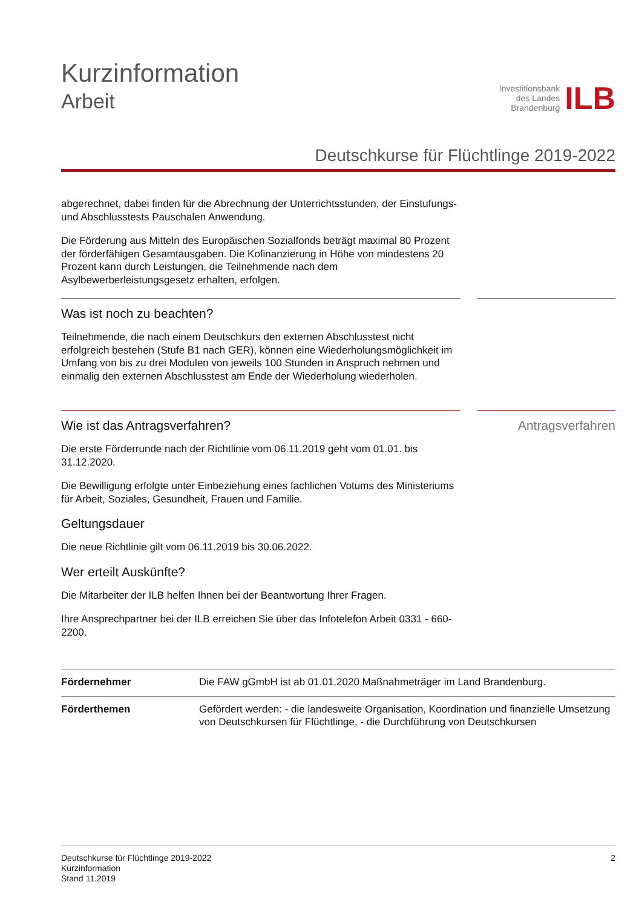Kurzinformation
Arbeit
Investitionsbank
des Landes
Brandenburg
ILB
Deutschkurse für Flüchtlinge 2019-2022
abgerechnet, dabei finden für die Abrechnung der Unterrichtsstunden, der Einstufungs- und Abschlusstests Pauschalen Anwendung.
Die Förderung aus Mitteln des Europäischen Sozialfonds beträgt maximal 80 Prozent der förderfähigen Gesamtausgaben. Die Kofinanzierung in Höhe von mindestens 20 Prozent kann durch Leistungen, die Teilnehmende nach dem Asylbewerberleistungsgesetz erhalten, erfolgen.
Was ist noch zu beachten?
Teilnehmende, die nach einem Deutschkurs den externen Abschlusstest nicht erfolgreich bestehen (Stufe B1 nach GER), können eine Wiederholungsmöglichkeit im Umfang von bis zu drei Modulen von jeweils 100 Stunden in Anspruch nehmen und einmalig den externen Abschlusstest am Ende der Wiederholung wiederholen.
Wie ist das Antragsverfahren?
Die erste Förderrunde nach der Richtlinie vom 06.11.2019 geht vom 01.01. bis 31.12.2020.
Die Bewilligung erfolgte unter Einbeziehung eines fachlichen Votums des Ministeriums für Arbeit, Soziales, Gesundheit, Frauen und Familie.
Geltungsdauer
Die neue Richtlinie gilt vom 06.11.2019 bis 30.06.2022.
Wer erteilt Auskünfte?
Die Mitarbeiter der ILB helfen Ihnen bei der Beantwortung Ihrer Fragen.
Ihre Ansprechpartner bei der ILB erreichen Sie über das Infotelefon Arbeit 0331 - 660-2200.
Antragsverfahren
| Fördernehmer | Die FAW gGmbH ist ab 01.01.2020 Maßnahmeträger im Land Brandenburg. |
| Förderthemen | Gefördert werden: - die landesweite Organisation, Koordination und finanzielle Umsetzung von Deutschkursen für Flüchtlinge, - die Durchführung von Deutschkursen |
Deutschkurse für Flüchtlinge 2019-2022
Kurzinformation
Stand 11.2019
2